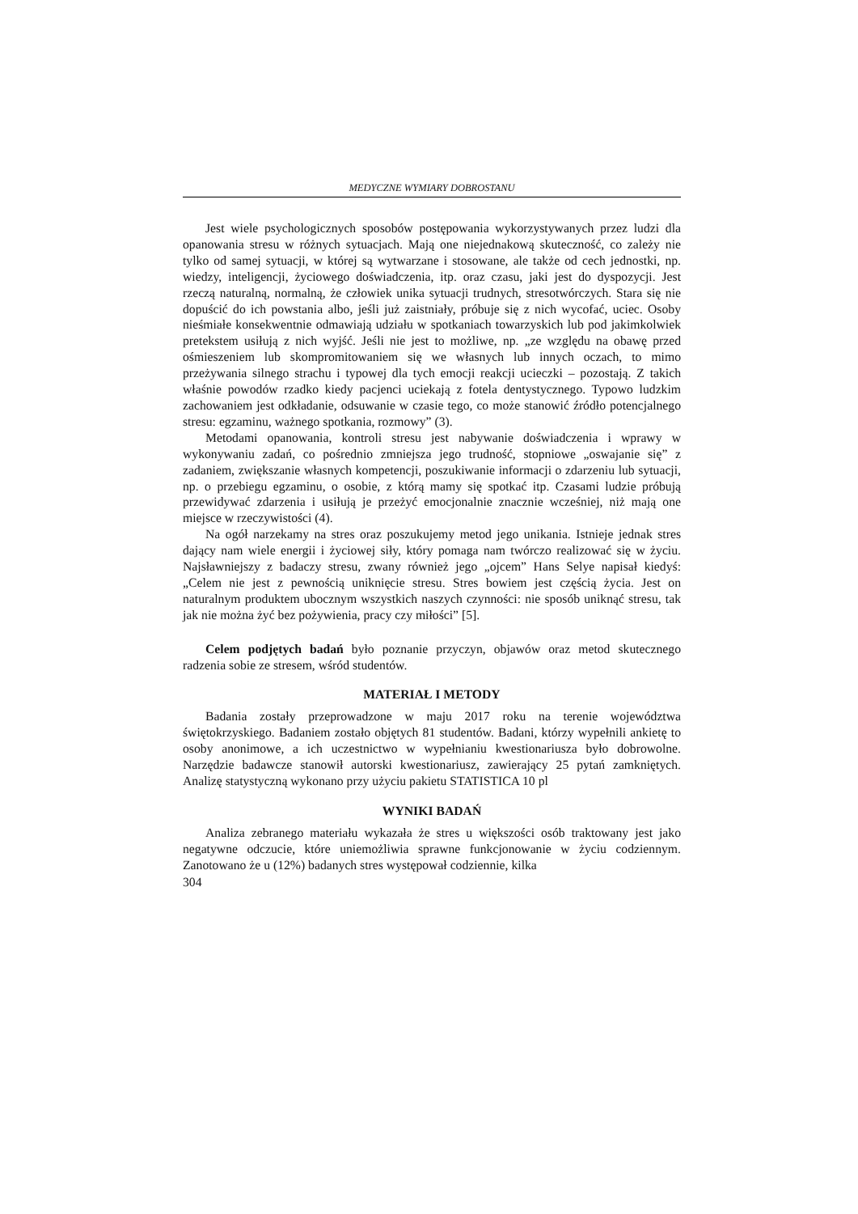MEDYCZNE WYMIARY DOBROSTANU
Jest wiele psychologicznych sposobów postępowania wykorzystywanych przez ludzi dla opanowania stresu w różnych sytuacjach. Mają one niejednakową skuteczność, co zależy nie tylko od samej sytuacji, w której są wytwarzane i stosowane, ale także od cech jednostki, np. wiedzy, inteligencji, życiowego doświadczenia, itp. oraz czasu, jaki jest do dyspozycji. Jest rzeczą naturalną, normalną, że człowiek unika sytuacji trudnych, stresotwórczych. Stara się nie dopuścić do ich powstania albo, jeśli już zaistniały, próbuje się z nich wycofać, uciec. Osoby nieśmiałe konsekwentnie odmawiają udziału w spotkaniach towarzyskich lub pod jakimkolwiek pretekstem usiłują z nich wyjść. Jeśli nie jest to możliwe, np. „ze względu na obawę przed ośmieszeniem lub skompromitowaniem się we własnych lub innych oczach, to mimo przeżywania silnego strachu i typowej dla tych emocji reakcji ucieczki – pozostają. Z takich właśnie powodów rzadko kiedy pacjenci uciekają z fotela dentystycznego. Typowo ludzkim zachowaniem jest odkładanie, odsuwanie w czasie tego, co może stanowić źródło potencjalnego stresu: egzaminu, ważnego spotkania, rozmowy” (3).
Metodami opanowania, kontroli stresu jest nabywanie doświadczenia i wprawy w wykonywaniu zadań, co pośrednio zmniejsza jego trudność, stopniowe „oswajanie się” z zadaniem, zwiększanie własnych kompetencji, poszukiwanie informacji o zdarzeniu lub sytuacji, np. o przebiegu egzaminu, o osobie, z którą mamy się spotkać itp. Czasami ludzie próbują przewidywać zdarzenia i usiłują je przeżyć emocjonalnie znacznie wcześniej, niż mają one miejsce w rzeczywistości (4).
Na ogół narzekamy na stres oraz poszukujemy metod jego unikania. Istnieje jednak stres dający nam wiele energii i życiowej siły, który pomaga nam twórczo realizować się w życiu. Najsławniejszy z badaczy stresu, zwany również jego „ojcem” Hans Selye napisał kiedyś: „Celem nie jest z pewnością uniknięcie stresu. Stres bowiem jest częścią życia. Jest on naturalnym produktem ubocznym wszystkich naszych czynności: nie sposób uniknąć stresu, tak jak nie można żyć bez pożywienia, pracy czy miłości” [5].
Celem podjętych badań było poznanie przyczyn, objawów oraz metod skutecznego radzenia sobie ze stresem, wśród studentów.
MATERIAŁ I METODY
Badania zostały przeprowadzone w maju 2017 roku na terenie województwa świętokrzyskiego. Badaniem zostało objętych 81 studentów. Badani, którzy wypełnili ankietę to osoby anonimowe, a ich uczestnictwo w wypełnianiu kwestionariusza było dobrowolne. Narzędzie badawcze stanowił autorski kwestionariusz, zawierający 25 pytań zamkniętych. Analizę statystyczną wykonano przy użyciu pakietu STATISTICA 10 pl
WYNIKI BADAŃ
Analiza zebranego materiału wykazała że stres u większości osób traktowany jest jako negatywne odczucie, które uniemożliwia sprawne funkcjonowanie w życiu codziennym. Zanotowano że u (12%) badanych stres występował codziennie, kilka
304